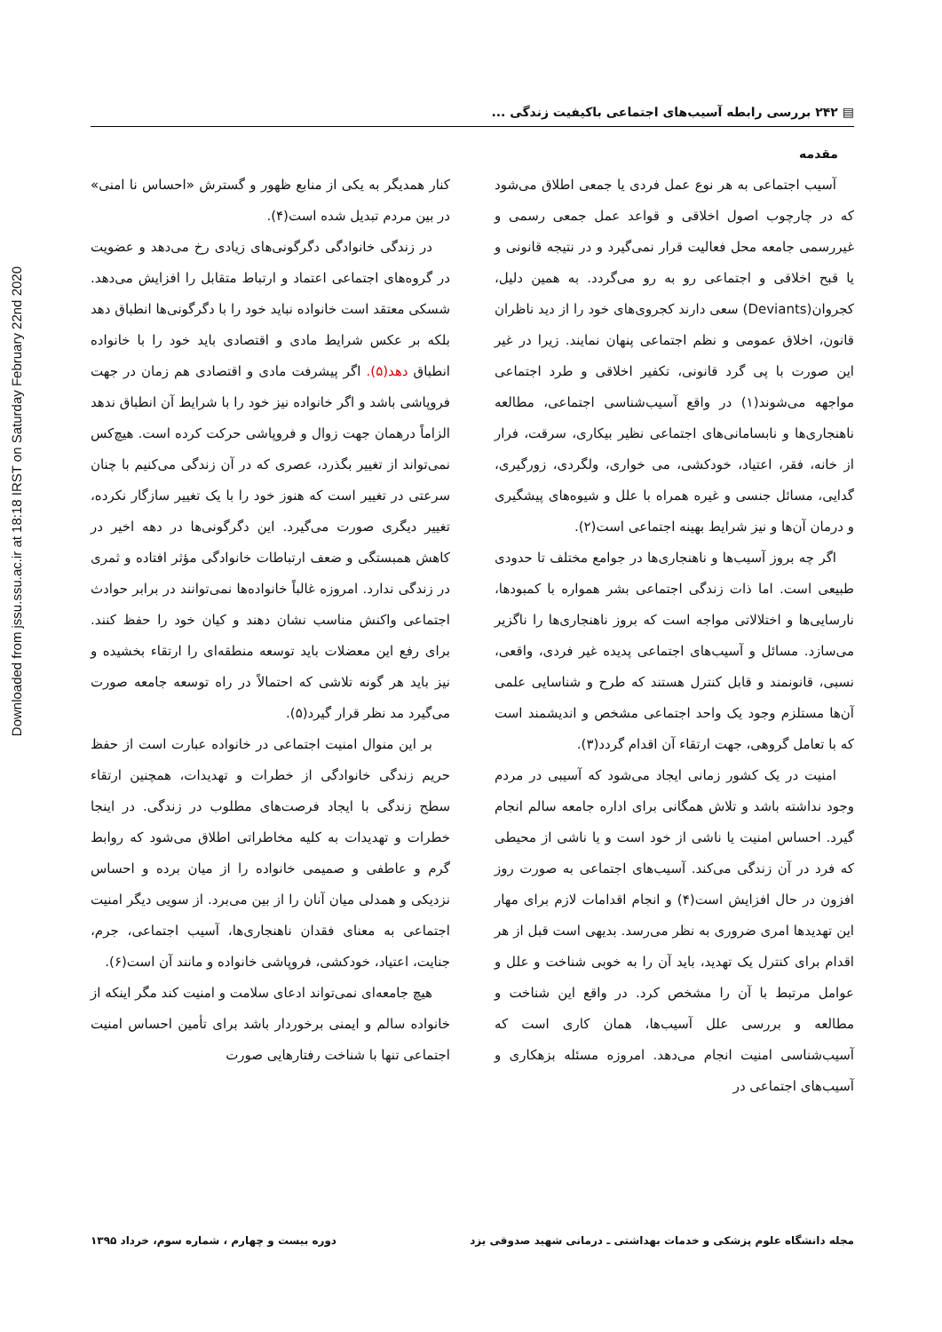Downloaded from jssu.ssu.ac.ir at 18:18 IRST on Saturday February 22nd 2020
▤ ۲۴۲ بررسی رابطه آسیب‌های اجتماعی باکیفیت زندگی ...
مقدمه
آسیب اجتماعی به هر نوع عمل فردی یا جمعی اطلاق می‌شود که در چارچوب اصول اخلاقی و قواعد عمل جمعی رسمی و غیررسمی جامعه محل فعالیت قرار نمی‌گیرد و در نتیجه قانونی و یا قبح اخلاقی و اجتماعی رو به رو می‌گردد. به همین دلیل، کجروان(Deviants) سعی دارند کجروی‌های خود را از دید ناظران قانون، اخلاق عمومی و نظم اجتماعی پنهان نمایند. زیرا در غیر این صورت با پی گرد قانونی، تکفیر اخلاقی و طرد اجتماعی مواجهه می‌شوند(۱) در واقع آسیب‌شناسی اجتماعی، مطالعه ناهنجاری‌ها و نابسامانی‌های اجتماعی نظیر بیکاری، سرقت، فرار از خانه، فقر، اعتیاد، خودکشی، می خواری، ولگردی، زورگیری، گدایی، مسائل جنسی و غیره همراه با علل و شیوه‌های پیشگیری و درمان آن‌ها و نیز شرایط بهینه اجتماعی است(۲).
اگر چه بروز آسیب‌ها و ناهنجاری‌ها در جوامع مختلف تا حدودی طبیعی است. اما ذات زندگی اجتماعی بشر همواره با کمبودها، نارسایی‌ها و اختلالاتی مواجه است که بروز ناهنجاری‌ها را ناگزیر می‌سازد. مسائل و آسیب‌های اجتماعی پدیده غیر فردی، واقعی، نسبی، قانونمند و قابل کنترل هستند که طرح و شناسایی علمی آن‌ها مستلزم وجود یک واحد اجتماعی مشخص و اندیشمند است که با تعامل گروهی، جهت ارتقاء آن اقدام گردد(۳).
امنیت در یک کشور زمانی ایجاد می‌شود که آسیبی در مردم وجود نداشته باشد و تلاش همگانی برای اداره جامعه سالم انجام گیرد. احساس امنیت یا ناشی از خود است و یا ناشی از محیطی که فرد در آن زندگی می‌کند. آسیب‌های اجتماعی به صورت روز افزون در حال افزایش است(۴) و انجام اقدامات لازم برای مهار این تهدیدها امری ضروری به نظر می‌رسد. بدیهی است قبل از هر اقدام برای کنترل یک تهدید، باید آن را به خوبی شناخت و علل و عوامل مرتبط با آن را مشخص کرد. در واقع این شناخت و مطالعه و بررسی علل آسیب‌ها، همان کاری است که آسیب‌شناسی امنیت انجام می‌دهد. امروزه مسئله بزهکاری و آسیب‌های اجتماعی در
کنار همدیگر به یکی از منابع ظهور و گسترش «احساس نا امنی» در بین مردم تبدیل شده است(۴).
در زندگی خانوادگی دگرگونی‌های زیادی رخ می‌دهد و عضویت در گروه‌های اجتماعی اعتماد و ارتباط متقابل را افزایش می‌دهد. شسکی معتقد است خانواده نباید خود را با دگرگونی‌ها انطباق دهد بلکه بر عکس شرایط مادی و اقتصادی باید خود را با خانواده انطباق دهد(۵). اگر پیشرفت مادی و اقتصادی هم زمان در جهت فروپاشی باشد و اگر خانواده نیز خود را با شرایط آن انطباق ندهد الزاماً درهمان جهت زوال و فروپاشی حرکت کرده است. هیچ‌کس نمی‌تواند از تغییر بگذرد، عصری که در آن زندگی می‌کنیم با چنان سرعتی در تغییر است که هنوز خود را با یک تغییر سازگار نکرده، تغییر دیگری صورت می‌گیرد. این دگرگونی‌ها در دهه اخیر در کاهش همبستگی و ضعف ارتباطات خانوادگی مؤثر افتاده و ثمری در زندگی ندارد. امروزه غالباً خانواده‌ها نمی‌توانند در برابر حوادث اجتماعی واکنش مناسب نشان دهند و کیان خود را حفظ کنند. برای رفع این معضلات باید توسعه منطقه‌ای را ارتقاء بخشیده و نیز باید هر گونه تلاشی که احتمالاً در راه توسعه جامعه صورت می‌گیرد مد نظر قرار گیرد(۵).
بر این منوال امنیت اجتماعی در خانواده عبارت است از حفظ حریم زندگی خانوادگی از خطرات و تهدیدات، همچنین ارتقاء سطح زندگی با ایجاد فرصت‌های مطلوب در زندگی. در اینجا خطرات و تهدیدات به کلیه مخاطراتی اطلاق می‌شود که روابط گرم و عاطفی و صمیمی خانواده را از میان برده و احساس نزدیکی و همدلی میان آنان را از بین می‌برد. از سویی دیگر امنیت اجتماعی به معنای فقدان ناهنجاری‌ها، آسیب اجتماعی، جرم، جنایت، اعتیاد، خودکشی، فروپاشی خانواده و مانند آن است(۶).
هیچ جامعه‌ای نمی‌تواند ادعای سلامت و امنیت کند مگر اینکه از خانواده سالم و ایمنی برخوردار باشد برای تأمین احساس امنیت اجتماعی تنها با شناخت رفتارهایی صورت
مجله دانشگاه علوم پزشکی و خدمات بهداشتی ـ درمانی شهید صدوقی یزد دوره بیست و چهارم ، شماره سوم، خرداد ۱۳۹۵